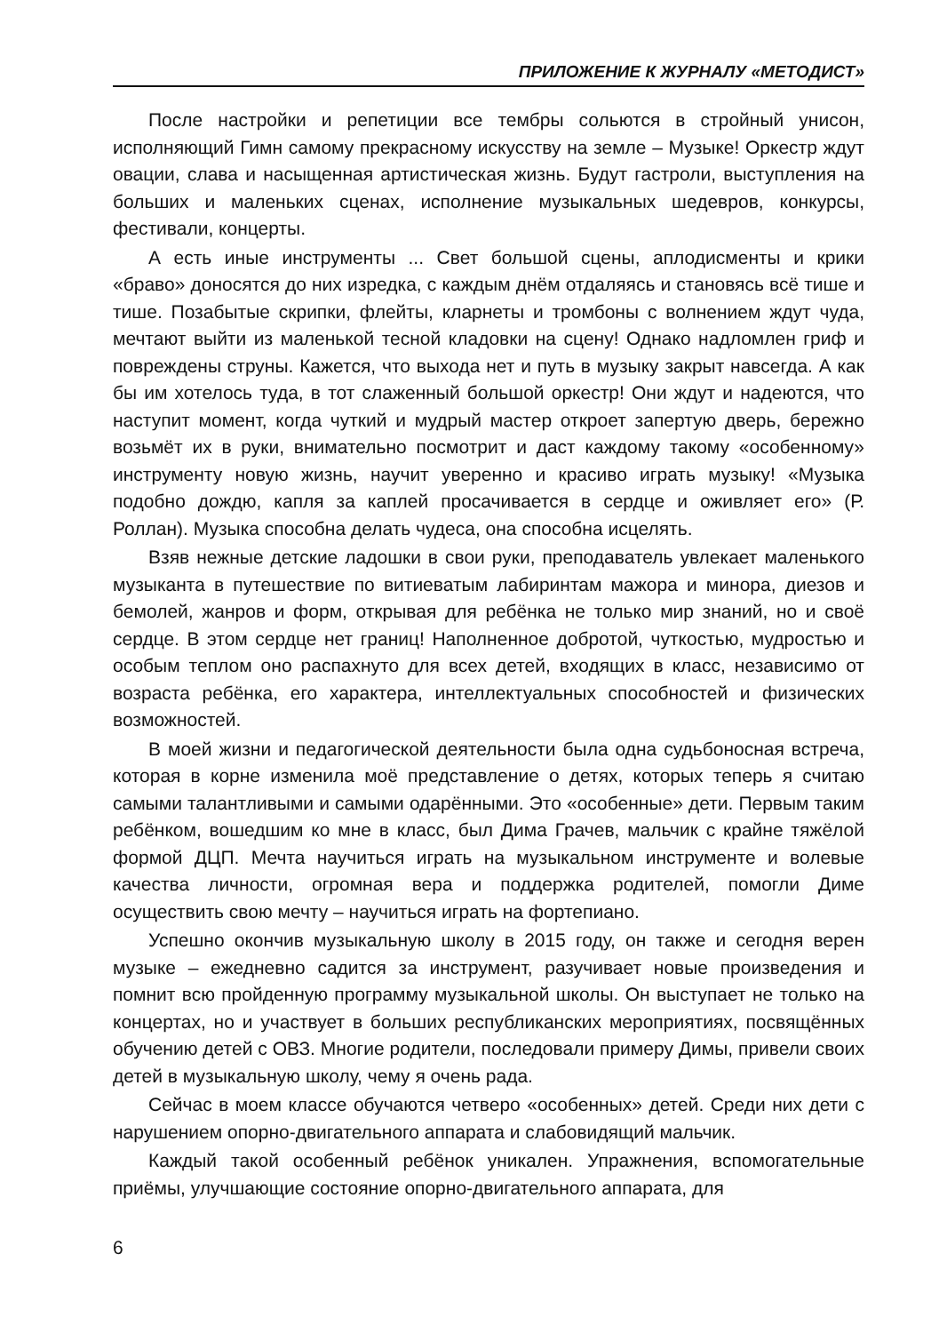ПРИЛОЖЕНИЕ К ЖУРНАЛУ «МЕТОДИСТ»
После настройки и репетиции все тембры сольются в стройный унисон, исполняющий Гимн самому прекрасному искусству на земле – Музыке! Оркестр ждут овации, слава и насыщенная артистическая жизнь. Будут гастроли, выступления на больших и маленьких сценах, исполнение музыкальных шедевров, конкурсы, фестивали, концерты.
А есть иные инструменты ... Свет большой сцены, аплодисменты и крики «браво» доносятся до них изредка, с каждым днём отдаляясь и становясь всё тише и тише. Позабытые скрипки, флейты, кларнеты и тромбоны с волнением ждут чуда, мечтают выйти из маленькой тесной кладовки на сцену! Однако надломлен гриф и повреждены струны. Кажется, что выхода нет и путь в музыку закрыт навсегда. А как бы им хотелось туда, в тот слаженный большой оркестр! Они ждут и надеются, что наступит момент, когда чуткий и мудрый мастер откроет запертую дверь, бережно возьмёт их в руки, внимательно посмотрит и даст каждому такому «особенному» инструменту новую жизнь, научит уверенно и красиво играть музыку! «Музыка подобно дождю, капля за каплей просачивается в сердце и оживляет его» (Р. Роллан). Музыка способна делать чудеса, она способна исцелять.
Взяв нежные детские ладошки в свои руки, преподаватель увлекает маленького музыканта в путешествие по витиеватым лабиринтам мажора и минора, диезов и бемолей, жанров и форм, открывая для ребёнка не только мир знаний, но и своё сердце. В этом сердце нет границ! Наполненное добротой, чуткостью, мудростью и особым теплом оно распахнуто для всех детей, входящих в класс, независимо от возраста ребёнка, его характера, интеллектуальных способностей и физических возможностей.
В моей жизни и педагогической деятельности была одна судьбоносная встреча, которая в корне изменила моё представление о детях, которых теперь я считаю самыми талантливыми и самыми одарёнными. Это «особенные» дети. Первым таким ребёнком, вошедшим ко мне в класс, был Дима Грачев, мальчик с крайне тяжёлой формой ДЦП. Мечта научиться играть на музыкальном инструменте и волевые качества личности, огромная вера и поддержка родителей, помогли Диме осуществить свою мечту – научиться играть на фортепиано.
Успешно окончив музыкальную школу в 2015 году, он также и сегодня верен музыке – ежедневно садится за инструмент, разучивает новые произведения и помнит всю пройденную программу музыкальной школы. Он выступает не только на концертах, но и участвует в больших республиканских мероприятиях, посвящённых обучению детей с ОВЗ. Многие родители, последовали примеру Димы, привели своих детей в музыкальную школу, чему я очень рада.
Сейчас в моем классе обучаются четверо «особенных» детей. Среди них дети с нарушением опорно-двигательного аппарата и слабовидящий мальчик.
Каждый такой особенный ребёнок уникален. Упражнения, вспомогательные приёмы, улучшающие состояние опорно-двигательного аппарата, для
6